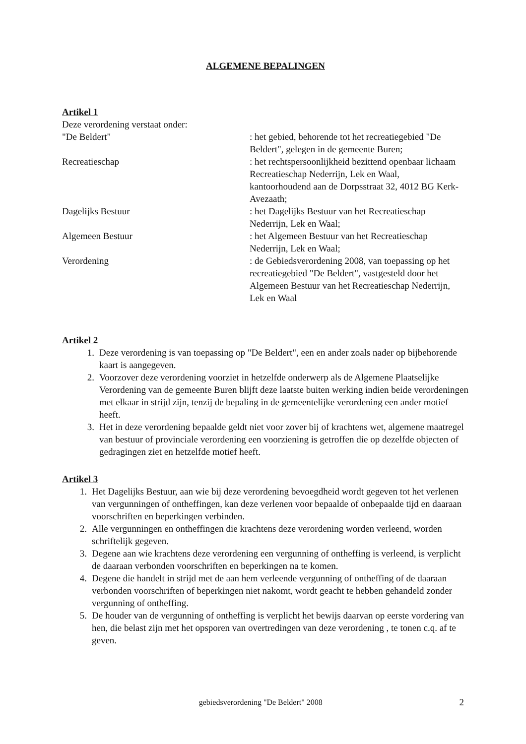ALGEMENE BEPALINGEN
Artikel 1
Deze verordening verstaat onder:
"De Beldert" : het gebied, behorende tot het recreatiegebied "De Beldert", gelegen in de gemeente Buren;
Recreatieschap : het rechtspersoonlijkheid bezittend openbaar lichaam Recreatieschap Nederrijn, Lek en Waal, kantoorhoudend aan de Dorpsstraat 32, 4012 BG Kerk-Avezaath;
Dagelijks Bestuur : het Dagelijks Bestuur van het Recreatieschap Nederrijn, Lek en Waal;
Algemeen Bestuur : het Algemeen Bestuur van het Recreatieschap Nederrijn, Lek en Waal;
Verordening : de Gebiedsverordening 2008, van toepassing op het recreatiegebied "De Beldert", vastgesteld door het Algemeen Bestuur van het Recreatieschap Nederrijn, Lek en Waal
Artikel 2
1. Deze verordening is van toepassing op "De Beldert", een en ander zoals nader op bijbehorende kaart is aangegeven.
2. Voorzover deze verordening voorziet in hetzelfde onderwerp als de Algemene Plaatselijke Verordening van de gemeente Buren blijft deze laatste buiten werking indien beide verordeningen met elkaar in strijd zijn, tenzij de bepaling in de gemeentelijke verordening een ander motief heeft.
3. Het in deze verordening bepaalde geldt niet voor zover bij of krachtens wet, algemene maatregel van bestuur of provinciale verordening een voorziening is getroffen die op dezelfde objecten of gedragingen ziet en hetzelfde motief heeft.
Artikel 3
1. Het Dagelijks Bestuur, aan wie bij deze verordening bevoegdheid wordt gegeven tot het verlenen van vergunningen of ontheffingen, kan deze verlenen voor bepaalde of onbepaalde tijd en daaraan voorschriften en beperkingen verbinden.
2. Alle vergunningen en ontheffingen die krachtens deze verordening worden verleend, worden schriftelijk gegeven.
3. Degene aan wie krachtens deze verordening een vergunning of ontheffing is verleend, is verplicht de daaraan verbonden voorschriften en beperkingen na te komen.
4. Degene die handelt in strijd met de aan hem verleende vergunning of ontheffing of de daaraan verbonden voorschriften of beperkingen niet nakomt, wordt geacht te hebben gehandeld zonder vergunning of ontheffing.
5. De houder van de vergunning of ontheffing is verplicht het bewijs daarvan op eerste vordering van hen, die belast zijn met het opsporen van overtredingen van deze verordening , te tonen c.q. af te geven.
gebiedsverordening "De Beldert" 2008 2